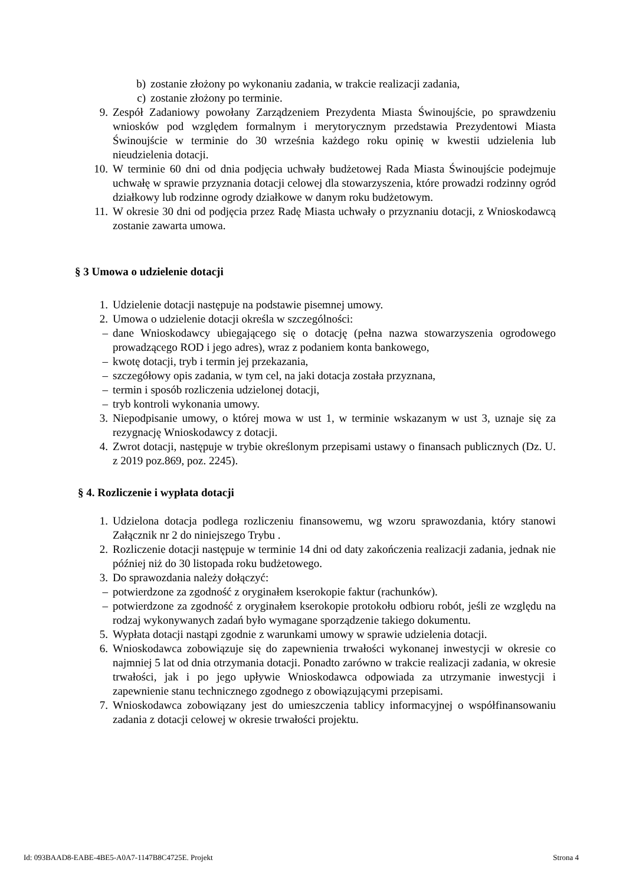b) zostanie złożony po wykonaniu zadania, w trakcie realizacji zadania,
c) zostanie złożony po terminie.
9. Zespół Zadaniowy powołany Zarządzeniem Prezydenta Miasta Świnoujście, po sprawdzeniu wniosków pod względem formalnym i merytorycznym przedstawia Prezydentowi Miasta Świnoujście w terminie do 30 września każdego roku opinię w kwestii udzielenia lub nieudzielenia dotacji.
10. W terminie 60 dni od dnia podjęcia uchwały budżetowej Rada Miasta Świnoujście podejmuje uchwałę w sprawie przyznania dotacji celowej dla stowarzyszenia, które prowadzi rodzinny ogród działkowy lub rodzinne ogrody działkowe w danym roku budżetowym.
11. W okresie 30 dni od podjęcia przez Radę Miasta uchwały o przyznaniu dotacji, z Wnioskodawcą zostanie zawarta umowa.
§ 3 Umowa o udzielenie dotacji
1. Udzielenie dotacji następuje na podstawie pisemnej umowy.
2. Umowa o udzielenie dotacji określa w szczególności:
– dane Wnioskodawcy ubiegającego się o dotację (pełna nazwa stowarzyszenia ogrodowego prowadzącego ROD i jego adres), wraz z podaniem konta bankowego,
– kwotę dotacji, tryb i termin jej przekazania,
– szczegółowy opis zadania, w tym cel, na jaki dotacja została przyznana,
– termin i sposób rozliczenia udzielonej dotacji,
– tryb kontroli wykonania umowy.
3. Niepodpisanie umowy, o której mowa w ust 1, w terminie wskazanym w ust 3, uznaje się za rezygnację Wnioskodawcy z dotacji.
4. Zwrot dotacji, następuje w trybie określonym przepisami ustawy o finansach publicznych (Dz. U. z 2019 poz.869, poz. 2245).
§ 4. Rozliczenie i wypłata dotacji
1. Udzielona dotacja podlega rozliczeniu finansowemu, wg wzoru sprawozdania, który stanowi Załącznik nr 2 do niniejszego Trybu .
2. Rozliczenie dotacji następuje w terminie 14 dni od daty zakończenia realizacji zadania, jednak nie później niż do 30 listopada roku budżetowego.
3. Do sprawozdania należy dołączyć:
– potwierdzone za zgodność z oryginałem kserokopie faktur (rachunków).
– potwierdzone za zgodność z oryginałem kserokopie protokołu odbioru robót, jeśli ze względu na rodzaj wykonywanych zadań było wymagane sporządzenie takiego dokumentu.
5. Wypłata dotacji nastąpi zgodnie z warunkami umowy w sprawie udzielenia dotacji.
6. Wnioskodawca zobowiązuje się do zapewnienia trwałości wykonanej inwestycji w okresie co najmniej 5 lat od dnia otrzymania dotacji. Ponadto zarówno w trakcie realizacji zadania, w okresie trwałości, jak i po jego upływie Wnioskodawca odpowiada za utrzymanie inwestycji i zapewnienie stanu technicznego zgodnego z obowiązującymi przepisami.
7. Wnioskodawca zobowiązany jest do umieszczenia tablicy informacyjnej o współfinansowaniu zadania z dotacji celowej w okresie trwałości projektu.
Id: 093BAAD8-EABE-4BE5-A0A7-1147B8C4725E. Projekt Strona 4